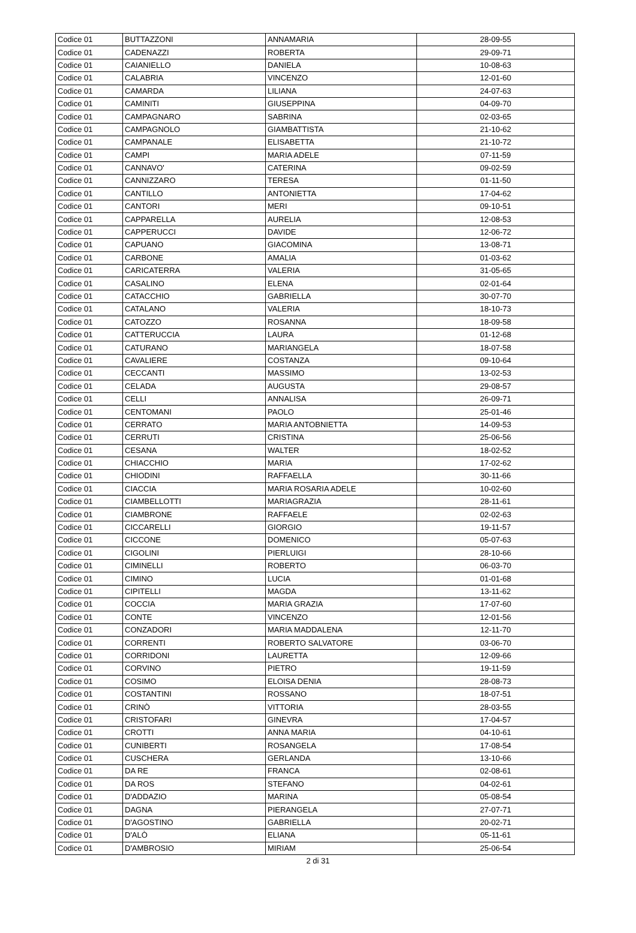| Codice 01 | BUTTAZZONI | ANNAMARIA | 28-09-55 |
| Codice 01 | CADENAZZI | ROBERTA | 29-09-71 |
| Codice 01 | CAIANIELLO | DANIELA | 10-08-63 |
| Codice 01 | CALABRIA | VINCENZO | 12-01-60 |
| Codice 01 | CAMARDA | LILIANA | 24-07-63 |
| Codice 01 | CAMINITI | GIUSEPPINA | 04-09-70 |
| Codice 01 | CAMPAGNARO | SABRINA | 02-03-65 |
| Codice 01 | CAMPAGNOLO | GIAMBATTISTA | 21-10-62 |
| Codice 01 | CAMPANALE | ELISABETTA | 21-10-72 |
| Codice 01 | CAMPI | MARIA ADELE | 07-11-59 |
| Codice 01 | CANNAVO' | CATERINA | 09-02-59 |
| Codice 01 | CANNIZZARO | TERESA | 01-11-50 |
| Codice 01 | CANTILLO | ANTONIETTA | 17-04-62 |
| Codice 01 | CANTORI | MERI | 09-10-51 |
| Codice 01 | CAPPARELLA | AURELIA | 12-08-53 |
| Codice 01 | CAPPERUCCI | DAVIDE | 12-06-72 |
| Codice 01 | CAPUANO | GIACOMINA | 13-08-71 |
| Codice 01 | CARBONE | AMALIA | 01-03-62 |
| Codice 01 | CARICATERRA | VALERIA | 31-05-65 |
| Codice 01 | CASALINO | ELENA | 02-01-64 |
| Codice 01 | CATACCHIO | GABRIELLA | 30-07-70 |
| Codice 01 | CATALANO | VALERIA | 18-10-73 |
| Codice 01 | CATOZZO | ROSANNA | 18-09-58 |
| Codice 01 | CATTERUCCIA | LAURA | 01-12-68 |
| Codice 01 | CATURANO | MARIANGELA | 18-07-58 |
| Codice 01 | CAVALIERE | COSTANZA | 09-10-64 |
| Codice 01 | CECCANTI | MASSIMO | 13-02-53 |
| Codice 01 | CELADA | AUGUSTA | 29-08-57 |
| Codice 01 | CELLI | ANNALISA | 26-09-71 |
| Codice 01 | CENTOMANI | PAOLO | 25-01-46 |
| Codice 01 | CERRATO | MARIA ANTOBNIETTA | 14-09-53 |
| Codice 01 | CERRUTI | CRISTINA | 25-06-56 |
| Codice 01 | CESANA | WALTER | 18-02-52 |
| Codice 01 | CHIACCHIO | MARIA | 17-02-62 |
| Codice 01 | CHIODINI | RAFFAELLA | 30-11-66 |
| Codice 01 | CIACCIA | MARIA ROSARIA ADELE | 10-02-60 |
| Codice 01 | CIAMBELLOTTI | MARIAGRAZIA | 28-11-61 |
| Codice 01 | CIAMBRONE | RAFFAELE | 02-02-63 |
| Codice 01 | CICCARELLI | GIORGIO | 19-11-57 |
| Codice 01 | CICCONE | DOMENICO | 05-07-63 |
| Codice 01 | CIGOLINI | PIERLUIGI | 28-10-66 |
| Codice 01 | CIMINELLI | ROBERTO | 06-03-70 |
| Codice 01 | CIMINO | LUCIA | 01-01-68 |
| Codice 01 | CIPITELLI | MAGDA | 13-11-62 |
| Codice 01 | COCCIA | MARIA GRAZIA | 17-07-60 |
| Codice 01 | CONTE | VINCENZO | 12-01-56 |
| Codice 01 | CONZADORI | MARIA MADDALENA | 12-11-70 |
| Codice 01 | CORRENTI | ROBERTO SALVATORE | 03-06-70 |
| Codice 01 | CORRIDONI | LAURETTA | 12-09-66 |
| Codice 01 | CORVINO | PIETRO | 19-11-59 |
| Codice 01 | COSIMO | ELOISA DENIA | 28-08-73 |
| Codice 01 | COSTANTINI | ROSSANO | 18-07-51 |
| Codice 01 | CRINÒ | VITTORIA | 28-03-55 |
| Codice 01 | CRISTOFARI | GINEVRA | 17-04-57 |
| Codice 01 | CROTTI | ANNA MARIA | 04-10-61 |
| Codice 01 | CUNIBERTI | ROSANGELA | 17-08-54 |
| Codice 01 | CUSCHERA | GERLANDA | 13-10-66 |
| Codice 01 | DA RE | FRANCA | 02-08-61 |
| Codice 01 | DA ROS | STEFANO | 04-02-61 |
| Codice 01 | D'ADDAZIO | MARINA | 05-08-54 |
| Codice 01 | DAGNA | PIERANGELA | 27-07-71 |
| Codice 01 | D'AGOSTINO | GABRIELLA | 20-02-71 |
| Codice 01 | D'ALÒ | ELIANA | 05-11-61 |
| Codice 01 | D'AMBROSIO | MIRIAM | 25-06-54 |
2 di 31